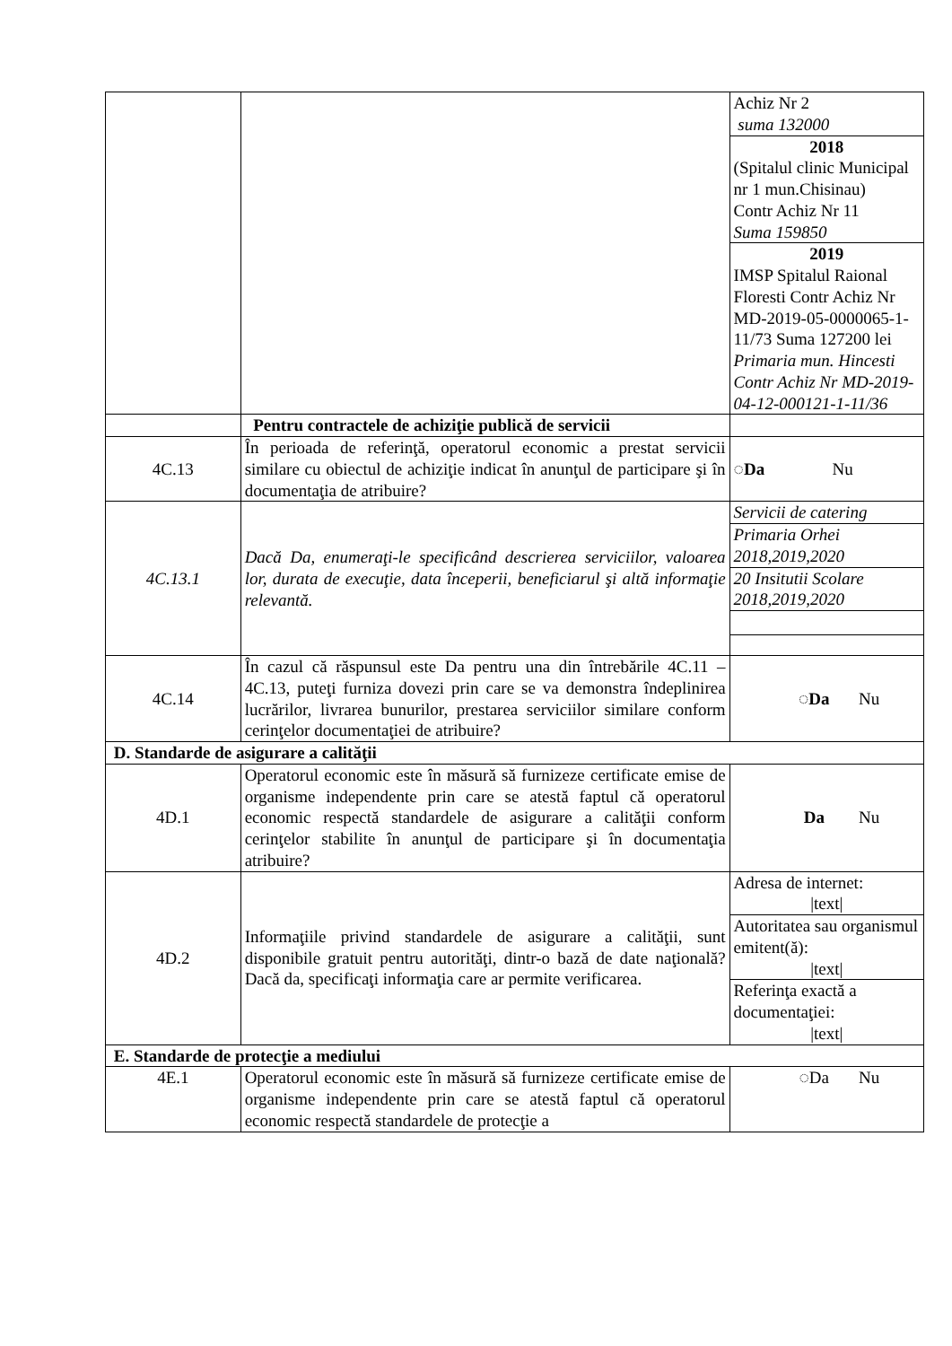| | | Achiz Nr 2 suma 132000 |
| | | 2018 (Spitalul clinic Municipal nr 1 mun.Chisinau) Contr Achiz Nr 11 Suma 159850 |
| | | 2019 IMSP Spitalul Raional Floresti Contr Achiz Nr MD-2019-05-0000065-1-11/73 Suma 127200 lei Primaria mun. Hincesti Contr Achiz Nr MD-2019-04-12-000121-1-11/36 |
| | Pentru contractele de achiziţie publică de servicii | |
| 4C.13 | În perioada de referinţă, operatorul economic a prestat servicii similare cu obiectul de achiziţie indicat în anunţul de participare şi în documentaţia de atribuire? | ◌ Da Nu |
| 4C.13.1 | Dacă Da, enumeraţi-le specificând descrierea serviciilor, valoarea lor, durata de execuţie, data începerii, beneficiarul şi altă informaţie relevantă. | Servicii de catering |
| | | Primaria Orhei 2018,2019,2020 |
| | | 20 Insitutii Scolare 2018,2019,2020 |
| 4C.14 | În cazul că răspunsul este Da pentru una din întrebările 4C.11 – 4C.13, puteţi furniza dovezi prin care se va demonstra îndeplinirea lucrărilor, livrarea bunurilor, prestarea serviciilor similare conform cerinţelor documentaţiei de atribuire? | ◌ Da Nu |
| D. Standarde de asigurare a calităţii | | |
| 4D.1 | Operatorul economic este în măsură să furnizeze certificate emise de organisme independente prin care se atestă faptul că operatorul economic respectă standardele de asigurare a calităţii conform cerinţelor stabilite în anunţul de participare şi în documentaţia atribuire? | Da Nu |
| 4D.2 | Informaţiile privind standardele de asigurare a calităţii, sunt disponibile gratuit pentru autorităţi, dintr-o bază de date naţională? Dacă da, specificaţi informaţia care ar permite verificarea. | Adresa de internet: /text/ |
| | | Autoritatea sau organismul emitent(ă): /text/ |
| | | Referinţa exactă a documentaţiei: /text/ |
| E. Standarde de protecţie a mediului | | |
| 4E.1 | Operatorul economic este în măsură să furnizeze certificate emise de organisme independente prin care se atestă faptul că operatorul economic respectă standardele de protecţie a | ◌Da Nu |